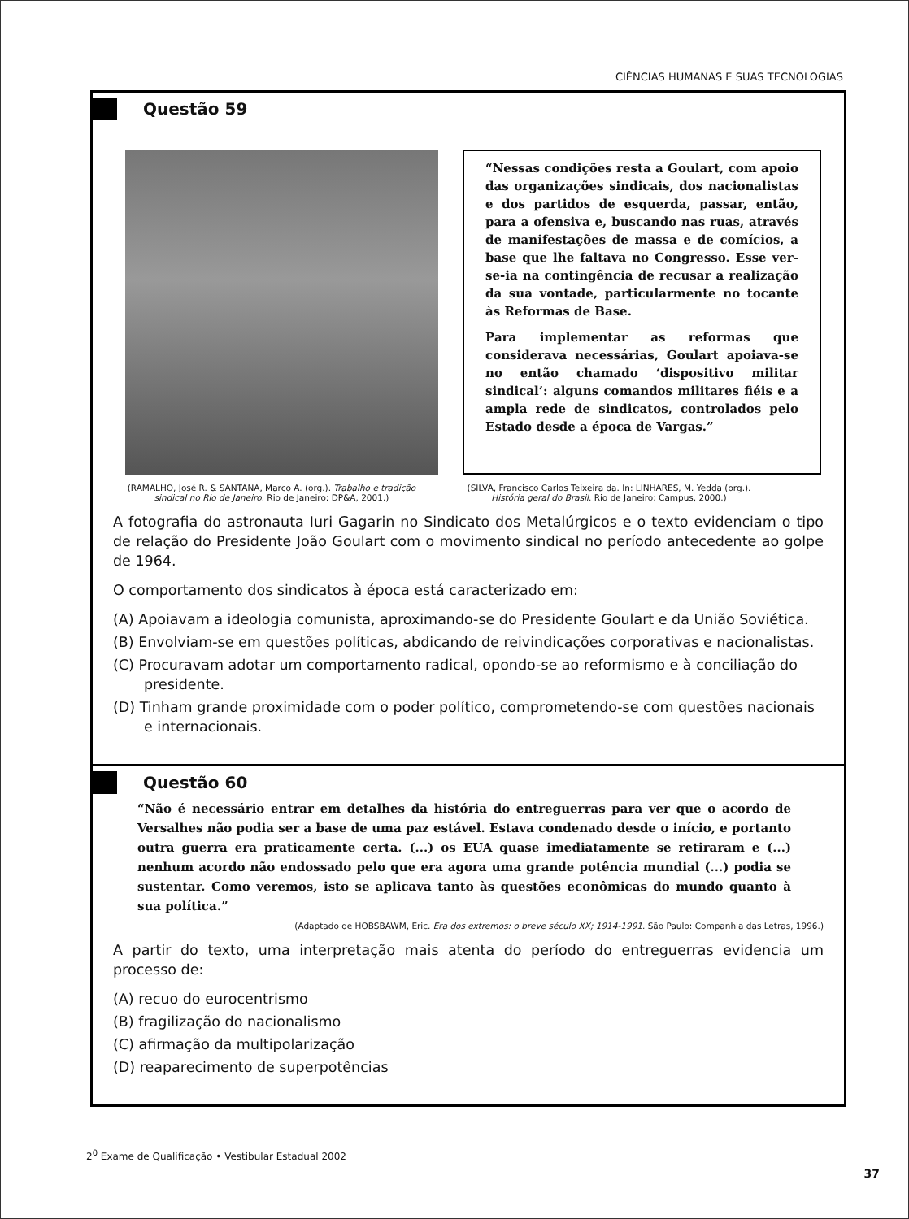CIÊNCIAS HUMANAS E SUAS TECNOLOGIAS
Questão 59
“Nessas condições resta a Goulart, com apoio das organizações sindicais, dos nacionalistas e dos partidos de esquerda, passar, então, para a ofensiva e, buscando nas ruas, através de manifestações de massa e de comícios, a base que lhe faltava no Congresso. Esse ver-se-ia na contingência de recusar a realização da sua vontade, particularmente no tocante às Reformas de Base.
Para implementar as reformas que considerava necessárias, Goulart apoiava-se no então chamado ‘dispositivo militar sindical’: alguns comandos militares fiéis e a ampla rede de sindicatos, controlados pelo Estado desde a época de Vargas.”
(RAMALHO, José R. & SANTANA, Marco A. (org.). Trabalho e tradição sindical no Rio de Janeiro. Rio de Janeiro: DP&A, 2001.)
(SILVA, Francisco Carlos Teixeira da. In: LINHARES, M. Yedda (org.). História geral do Brasil. Rio de Janeiro: Campus, 2000.)
A fotografia do astronauta Iuri Gagarin no Sindicato dos Metalúrgicos e o texto evidenciam o tipo de relação do Presidente João Goulart com o movimento sindical no período antecedente ao golpe de 1964.
O comportamento dos sindicatos à época está caracterizado em:
(A) Apoiavam a ideologia comunista, aproximando-se do Presidente Goulart e da União Soviética.
(B) Envolviam-se em questões políticas, abdicando de reivindicações corporativas e nacionalistas.
(C) Procuravam adotar um comportamento radical, opondo-se ao reformismo e à conciliação do presidente.
(D) Tinham grande proximidade com o poder político, comprometendo-se com questões nacionais e internacionais.
Questão 60
“Não é necessário entrar em detalhes da história do entreguerras para ver que o acordo de Versalhes não podia ser a base de uma paz estável. Estava condenado desde o início, e portanto outra guerra era praticamente certa. (...) os EUA quase imediatamente se retiraram e (...) nenhum acordo não endossado pelo que era agora uma grande potência mundial (...) podia se sustentar. Como veremos, isto se aplicava tanto às questões econômicas do mundo quanto à sua política.”
(Adaptado de HOBSBAWM, Eric. Era dos extremos: o breve século XX; 1914-1991. São Paulo: Companhia das Letras, 1996.)
A partir do texto, uma interpretação mais atenta do período do entreguerras evidencia um processo de:
(A) recuo do eurocentrismo
(B) fragilização do nacionalismo
(C) afirmação da multipolarização
(D) reaparecimento de superpotências
2<sup>0</sup> Exame de Qualificação • Vestibular Estadual 2002
37